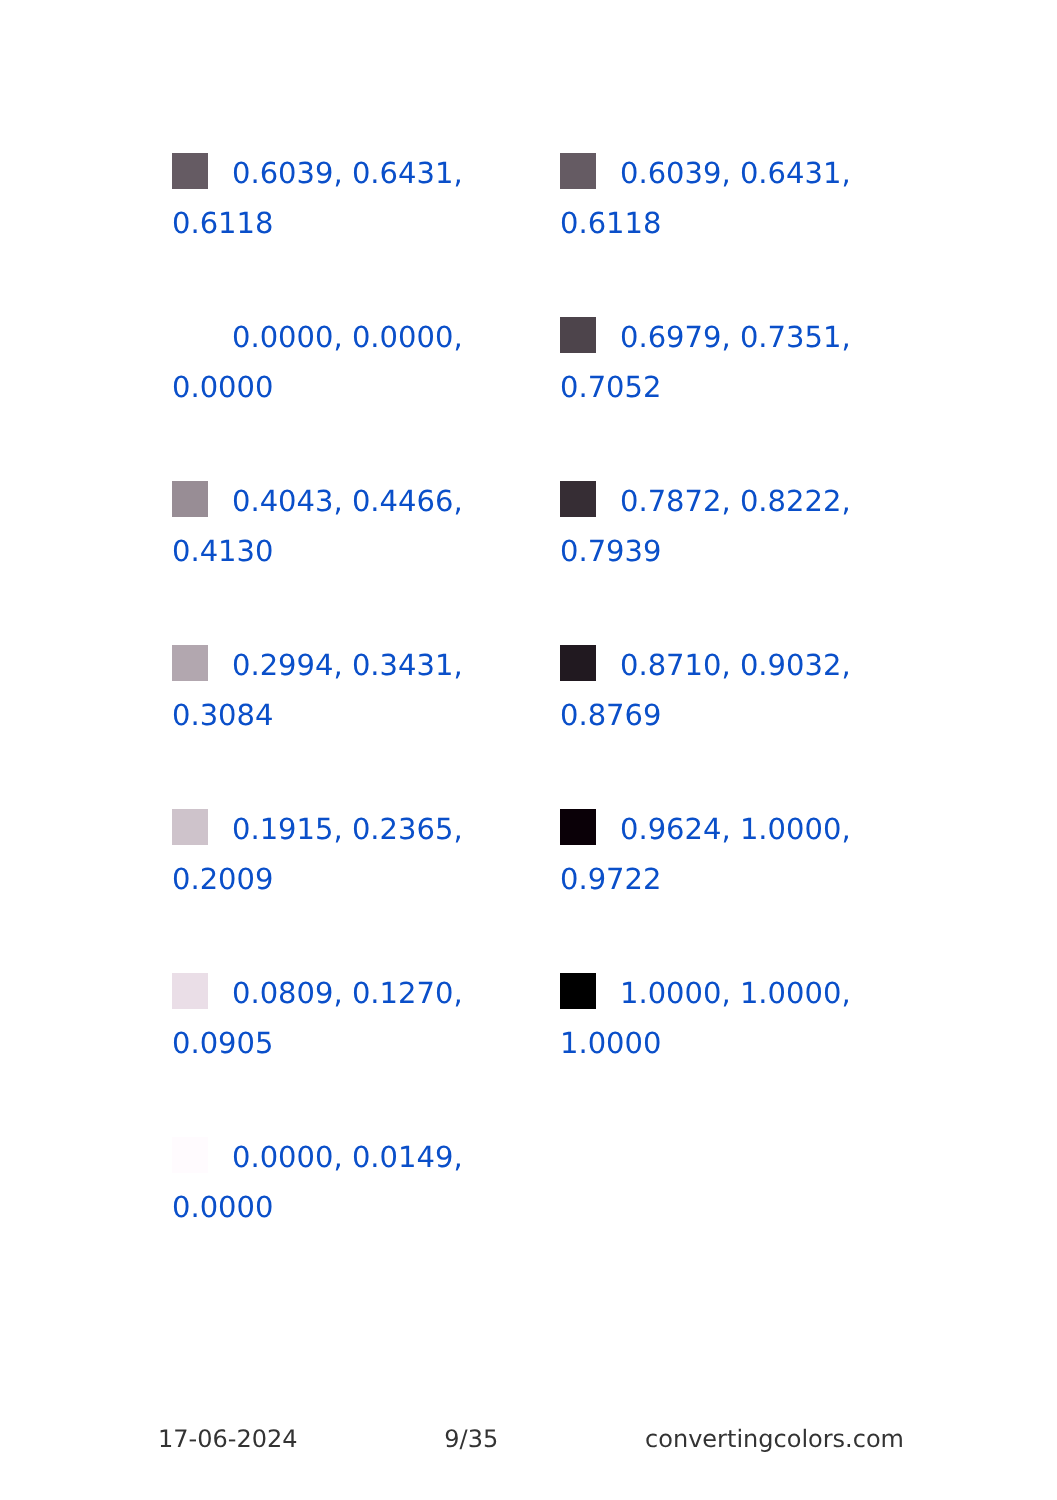0.6039, 0.6431,
0.6118
0.6039, 0.6431,
0.6118
0.0000, 0.0000,
0.0000
0.6979, 0.7351,
0.7052
0.4043, 0.4466,
0.4130
0.7872, 0.8222,
0.7939
0.2994, 0.3431,
0.3084
0.8710, 0.9032,
0.8769
0.1915, 0.2365,
0.2009
0.9624, 1.0000,
0.9722
0.0809, 0.1270,
0.0905
1.0000, 1.0000,
1.0000
0.0000, 0.0149,
0.0000
17-06-2024 9/35 convertingcolors.com